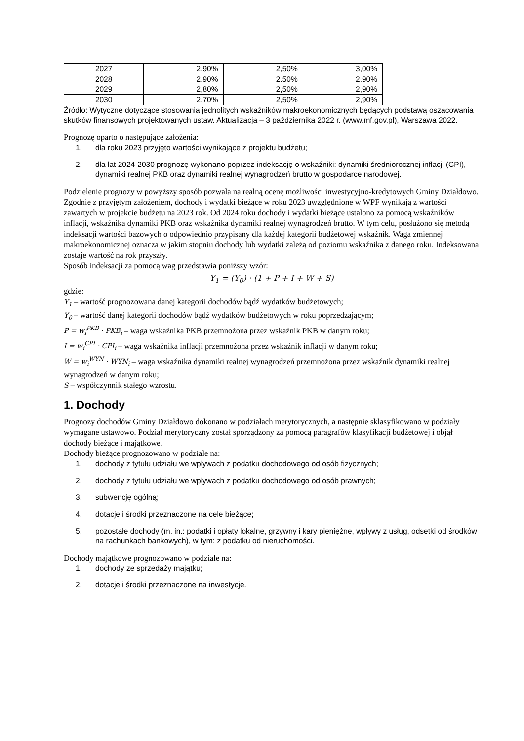| 2027 | 2,90% | 2,50% | 3,00% |
| 2028 | 2,90% | 2,50% | 2,90% |
| 2029 | 2,80% | 2,50% | 2,90% |
| 2030 | 2,70% | 2,50% | 2,90% |
Źródło: Wytyczne dotyczące stosowania jednolitych wskaźników makroekonomicznych będących podstawą oszacowania skutków finansowych projektowanych ustaw. Aktualizacja – 3 października 2022 r. (www.mf.gov.pl), Warszawa 2022.
Prognozę oparto o następujące założenia:
1. dla roku 2023 przyjęto wartości wynikające z projektu budżetu;
2. dla lat 2024-2030 prognozę wykonano poprzez indeksację o wskaźniki: dynamiki średniorocznej inflacji (CPI), dynamiki realnej PKB oraz dynamiki realnej wynagrodzeń brutto w gospodarce narodowej.
Podzielenie prognozy w powyższy sposób pozwala na realną ocenę możliwości inwestycyjno-kredytowych Gminy Działdowo.
Zgodnie z przyjętym założeniem, dochody i wydatki bieżące w roku 2023 uwzględnione w WPF wynikają z wartości zawartych w projekcie budżetu na 2023 rok. Od 2024 roku dochody i wydatki bieżące ustalono za pomocą wskaźników inflacji, wskaźnika dynamiki PKB oraz wskaźnika dynamiki realnej wynagrodzeń brutto. W tym celu, posłużono się metodą indeksacji wartości bazowych o odpowiednio przypisany dla każdej kategorii budżetowej wskaźnik. Waga zmiennej makroekonomicznej oznacza w jakim stopniu dochody lub wydatki zależą od poziomu wskaźnika z danego roku. Indeksowana zostaje wartość na rok przyszły.
Sposób indeksacji za pomocą wag przedstawia poniższy wzór:
Y<sub>1</sub> = (Y<sub>0</sub>) · (1 + P + I + W + S)
gdzie:
Y<sub>1</sub> – wartość prognozowana danej kategorii dochodów bądź wydatków budżetowych;
Y<sub>0</sub> – wartość danej kategorii dochodów bądź wydatków budżetowych w roku poprzedzającym;
P = w<sub>i</sub><sup>PKB</sup> · PKB<sub>i</sub> – waga wskaźnika PKB przemnożona przez wskaźnik PKB w danym roku;
I = w<sub>i</sub><sup>CPI</sup> · CPI<sub>i</sub> – waga wskaźnika inflacji przemnożona przez wskaźnik inflacji w danym roku;
W = w<sub>i</sub><sup>WYN</sup> · WYN<sub>i</sub> – waga wskaźnika dynamiki realnej wynagrodzeń przemnożona przez wskaźnik dynamiki realnej wynagrodzeń w danym roku;
S – współczynnik stałego wzrostu.
1. Dochody
Prognozy dochodów Gminy Działdowo dokonano w podziałach merytorycznych, a następnie sklasyfikowano w podziały wymagane ustawowo. Podział merytoryczny został sporządzony za pomocą paragrafów klasyfikacji budżetowej i objął dochody bieżące i majątkowe.
Dochody bieżące prognozowano w podziale na:
1. dochody z tytułu udziału we wpływach z podatku dochodowego od osób fizycznych;
2. dochody z tytułu udziału we wpływach z podatku dochodowego od osób prawnych;
3. subwencję ogólną;
4. dotacje i środki przeznaczone na cele bieżące;
5. pozostałe dochody (m. in.: podatki i opłaty lokalne, grzywny i kary pieniężne, wpływy z usług, odsetki od środków na rachunkach bankowych), w tym: z podatku od nieruchomości.
Dochody majątkowe prognozowano w podziale na:
1. dochody ze sprzedaży majątku;
2. dotacje i środki przeznaczone na inwestycje.